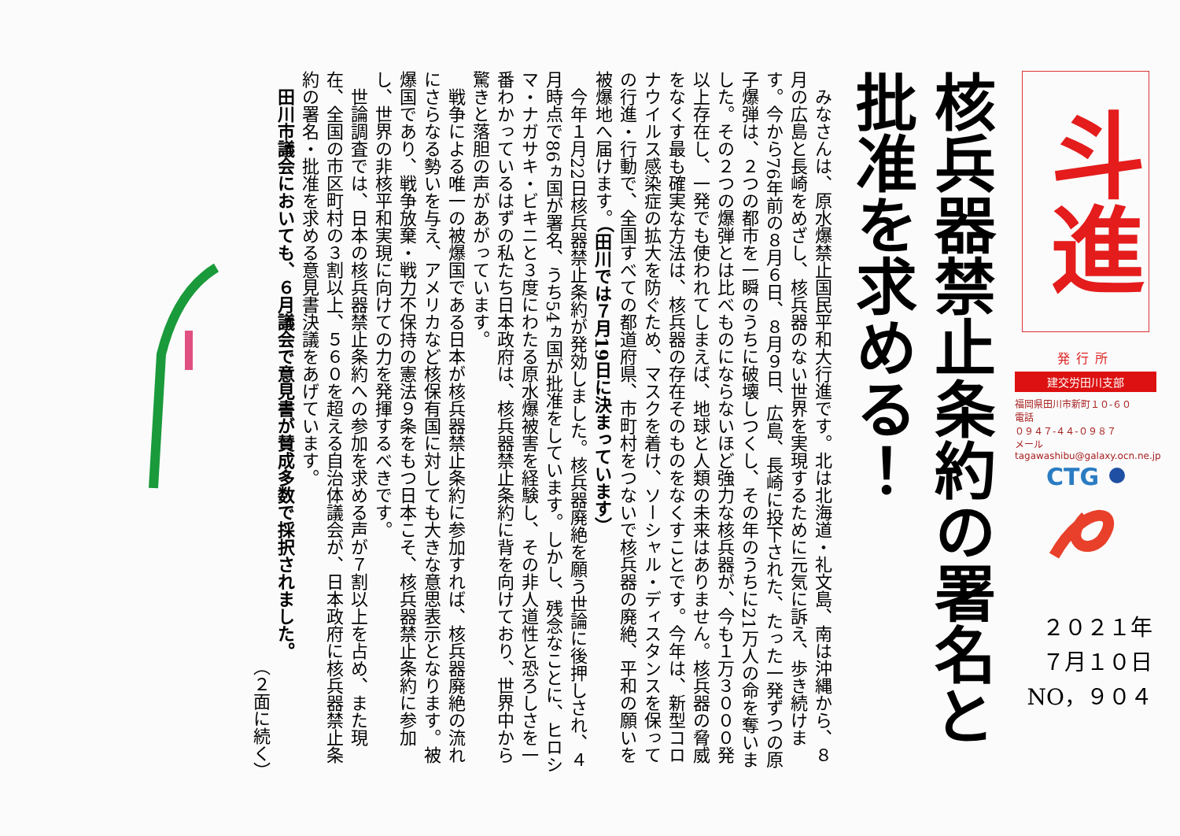斗進
発行所
建交労田川支部
福岡県田川市新町１０-６０
電話
０９４７-４４-０９８７
メール
tagawashibu@galaxy.ocn.ne.jp
CTG
２０２１年
７月１０日
NO，９０４
核兵器禁止条約の署名と
批准を求める！
みなさんは、原水爆禁止国民平和大行進です。北は北海道・礼文島、南は沖縄から、８月の広島と長崎をめざし、核兵器のない世界を実現するために元気に訴え、歩き続けます。今から76年前の８月６日、８月９日、広島、長崎に投下された、たった一発ずつの原子爆弾は、２つの都市を一瞬のうちに破壊しつくし、その年のうちに21万人の命を奪いました。その２つの爆弾とは比べものにならないほど強力な核兵器が、今も１万３０００発以上存在し、一発でも使われてしまえば、地球と人類の未来はありません。核兵器の脅威をなくす最も確実な方法は、核兵器の存在そのものをなくすことです。今年は、新型コロナウイルス感染症の拡大を防ぐため、マスクを着け、ソーシャル・ディスタンスを保っての行進・行動で、全国すべての都道府県、市町村をつないで核兵器の廃絶、平和の願いを被爆地へ届けます。（田川では７月19日に決まっています）
今年１月22日核兵器禁止条約が発効しました。核兵器廃絶を願う世論に後押しされ、４月時点で86ヵ国が署名、うち54ヵ国が批准をしています。しかし、残念なことに、ヒロシマ・ナガサキ・ビキニと３度にわたる原水爆被害を経験し、その非人道性と恐ろしさを一番わかっているはずの私たち日本政府は、核兵器禁止条約に背を向けており、世界中から驚きと落胆の声があがっています。
戦争による唯一の被爆国である日本が核兵器禁止条約に参加すれば、核兵器廃絶の流れにさらなる勢いを与え、アメリカなど核保有国に対しても大きな意思表示となります。被爆国であり、戦争放棄・戦力不保持の憲法９条をもつ日本こそ、核兵器禁止条約に参加し、世界の非核平和実現に向けての力を発揮するべきです。
世論調査では、日本の核兵器禁止条約への参加を求める声が７割以上を占め、また現在、全国の市区町村の３割以上、５６０を超える自治体議会が、日本政府に核兵器禁止条約の署名・批准を求める意見書決議をあげています。
田川市議会においても、６月議会で意見書が賛成多数で採択されました。
（２面に続く）